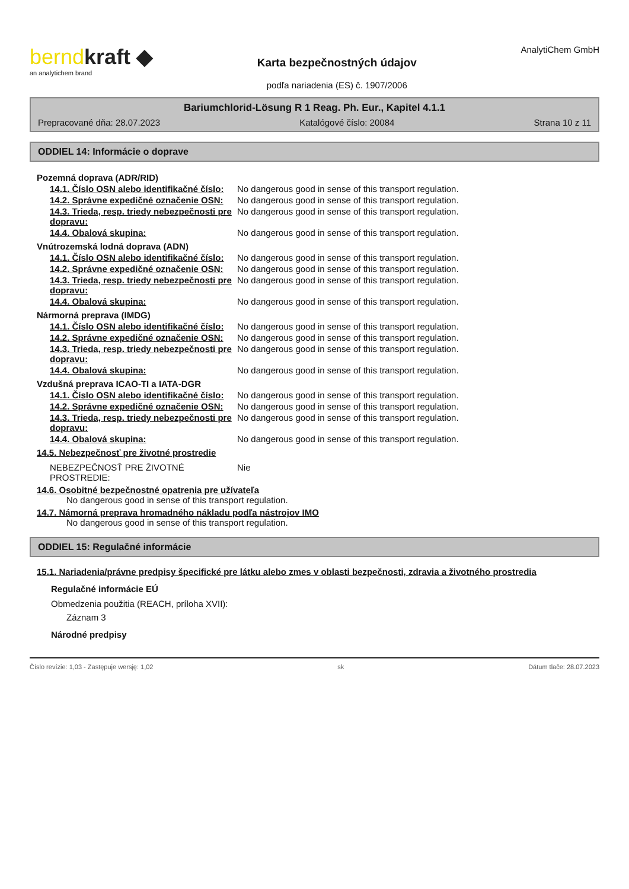berndkraft ◆
an analytichem brand
Karta bezpečnostných údajov
podľa nariadenia (ES) č. 1907/2006
AnalytiChem GmbH
Bariumchlorid-Lösung R 1 Reag. Ph. Eur., Kapitel 4.1.1
Prepracované dňa: 28.07.2023 Katalógové číslo: 20084 Strana 10 z 11
ODDIEL 14: Informácie o doprave
Pozemná doprava (ADR/RID)
14.1. Číslo OSN alebo identifikačné číslo:
No dangerous good in sense of this transport regulation.
14.2. Správne expedičné označenie OSN:
No dangerous good in sense of this transport regulation.
14.3. Trieda, resp. triedy nebezpečnosti pre dopravu:
No dangerous good in sense of this transport regulation.
14.4. Obalová skupina: No dangerous good in sense of this transport regulation.
Vnútrozemská lodná doprava (ADN)
14.1. Číslo OSN alebo identifikačné číslo:
No dangerous good in sense of this transport regulation.
14.2. Správne expedičné označenie OSN:
No dangerous good in sense of this transport regulation.
14.3. Trieda, resp. triedy nebezpečnosti pre dopravu:
No dangerous good in sense of this transport regulation.
14.4. Obalová skupina: No dangerous good in sense of this transport regulation.
Nármorná preprava (IMDG)
14.1. Číslo OSN alebo identifikačné číslo:
No dangerous good in sense of this transport regulation.
14.2. Správne expedičné označenie OSN:
No dangerous good in sense of this transport regulation.
14.3. Trieda, resp. triedy nebezpečnosti pre dopravu:
No dangerous good in sense of this transport regulation.
14.4. Obalová skupina: No dangerous good in sense of this transport regulation.
Vzdušná preprava ICAO-TI a IATA-DGR
14.1. Číslo OSN alebo identifikačné číslo:
No dangerous good in sense of this transport regulation.
14.2. Správne expedičné označenie OSN:
No dangerous good in sense of this transport regulation.
14.3. Trieda, resp. triedy nebezpečnosti pre dopravu:
No dangerous good in sense of this transport regulation.
14.4. Obalová skupina: No dangerous good in sense of this transport regulation.
14.5. Nebezpečnosť pre životné prostredie
NEBEZPEČNOSŤ PRE ŽIVOTNÉ PROSTREDIE:
Nie
14.6. Osobitné bezpečnostné opatrenia pre užívateľa
No dangerous good in sense of this transport regulation.
14.7. Námorná preprava hromadného nákladu podľa nástrojov IMO
No dangerous good in sense of this transport regulation.
ODDIEL 15: Regulačné informácie
15.1. Nariadenia/právne predpisy špecifické pre látku alebo zmes v oblasti bezpečnosti, zdravia a životného prostredia
Regulačné informácie EÚ
Obmedzenia použitia (REACH, príloha XVII):
Záznam 3
Národné predpisy
Číslo revízie: 1,03 - Zastępuje wersję: 1,02 sk Dátum tlače: 28.07.2023